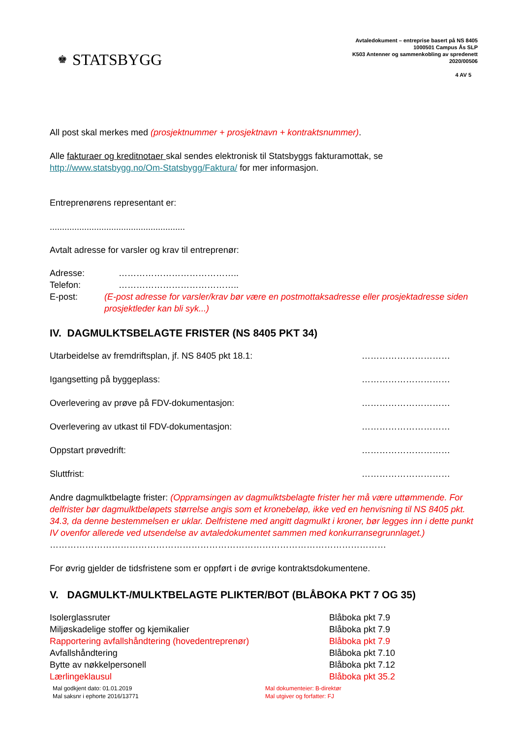♚ STATSBYGG
Avtaledokument – entreprise basert på NS 8405
1000501 Campus Ås SLP
K503 Antenner og sammenkobling av spredenett
2020/00506
4 AV 5
All post skal merkes med (prosjektnummer + prosjektnavn + kontraktsnummer).
Alle fakturaer og kreditnotaer skal sendes elektronisk til Statsbyggs fakturamottak, se
http://www.statsbygg.no/Om-Statsbygg/Faktura/ for mer informasjon.
Entreprenørens representant er:
.......................................................
Avtalt adresse for varsler og krav til entreprenør:
Adresse: …………………………………..
Telefon: …………………………………..
E-post: (E-post adresse for varsler/krav bør være en postmottaksadresse eller prosjektadresse siden prosjektleder kan bli syk...)
IV. DAGMULKTSBELAGTE FRISTER (NS 8405 PKT 34)
Utarbeidelse av fremdriftsplan, jf. NS 8405 pkt 18.1: …………………………
Igangsetting på byggeplass: …………………………
Overlevering av prøve på FDV-dokumentasjon: …………………………
Overlevering av utkast til FDV-dokumentasjon: …………………………
Oppstart prøvedrift: …………………………
Sluttfrist: …………………………
Andre dagmulktbelagte frister: (Oppramsingen av dagmulktsbelagte frister her må være uttømmende. For delfrister bør dagmulktbeløpets størrelse angis som et kronebeløp, ikke ved en henvisning til NS 8405 pkt. 34.3, da denne bestemmelsen er uklar. Delfristene med angitt dagmulkt i kroner, bør legges inn i dette punkt IV ovenfor allerede ved utsendelse av avtaledokumentet sammen med konkurransegrunnlaget.)
……………………………………………………………………………………………………
For øvrig gjelder de tidsfristene som er oppført i de øvrige kontraktsdokumentene.
V. DAGMULKT-/MULKTBELAGTE PLIKTER/BOT (BLÅBOKA PKT 7 OG 35)
Isolerglassruter Blåboka pkt 7.9
Miljøskadelige stoffer og kjemikalier Blåboka pkt 7.9
Rapportering avfallshåndtering (hovedentreprenør) Blåboka pkt 7.9
Avfallshåndtering Blåboka pkt 7.10
Bytte av nøkkelpersonell Blåboka pkt 7.12
Lærlingeklausul Blåboka pkt 35.2
Mal godkjent dato: 01.01.2019
Mal saksnr i ephorte 2016/13771
Mal dokumenteier: B-direktør
Mal utgiver og forfatter: FJ